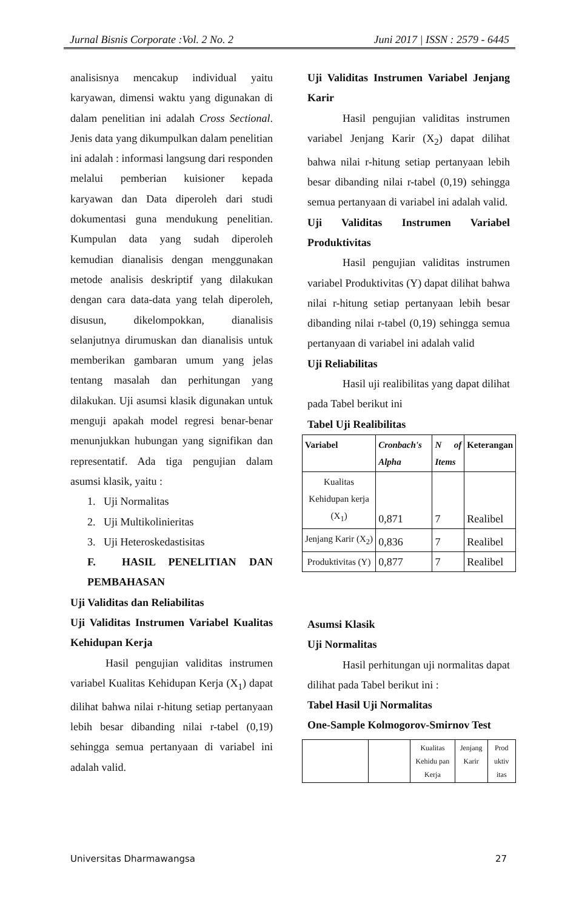Jurnal Bisnis Corporate :Vol. 2 No. 2 Juni 2017 | ISSN : 2579 - 6445
analisisnya mencakup individual yaitu karyawan, dimensi waktu yang digunakan di dalam penelitian ini adalah Cross Sectional. Jenis data yang dikumpulkan dalam penelitian ini adalah : informasi langsung dari responden melalui pemberian kuisioner kepada karyawan dan Data diperoleh dari studi dokumentasi guna mendukung penelitian. Kumpulan data yang sudah diperoleh kemudian dianalisis dengan menggunakan metode analisis deskriptif yang dilakukan dengan cara data-data yang telah diperoleh, disusun, dikelompokkan, dianalisis selanjutnya dirumuskan dan dianalisis untuk memberikan gambaran umum yang jelas tentang masalah dan perhitungan yang dilakukan. Uji asumsi klasik digunakan untuk menguji apakah model regresi benar-benar menunjukkan hubungan yang signifikan dan representatif. Ada tiga pengujian dalam asumsi klasik, yaitu :
1. Uji Normalitas
2. Uji Multikolinieritas
3. Uji Heteroskedastisitas
F. HASIL PENELITIAN DAN PEMBAHASAN
Uji Validitas dan Reliabilitas
Uji Validitas Instrumen Variabel Kualitas Kehidupan Kerja
Hasil pengujian validitas instrumen variabel Kualitas Kehidupan Kerja (X<sub>1</sub>) dapat dilihat bahwa nilai r-hitung setiap pertanyaan lebih besar dibanding nilai r-tabel (0,19) sehingga semua pertanyaan di variabel ini adalah valid.
Uji Validitas Instrumen Variabel Jenjang Karir
Hasil pengujian validitas instrumen variabel Jenjang Karir (X<sub>2</sub>) dapat dilihat bahwa nilai r-hitung setiap pertanyaan lebih besar dibanding nilai r-tabel (0,19) sehingga semua pertanyaan di variabel ini adalah valid.
Uji Validitas Instrumen Variabel Produktivitas
Hasil pengujian validitas instrumen variabel Produktivitas (Y) dapat dilihat bahwa nilai r-hitung setiap pertanyaan lebih besar dibanding nilai r-tabel (0,19) sehingga semua pertanyaan di variabel ini adalah valid
Uji Reliabilitas
Hasil uji realibilitas yang dapat dilihat pada Tabel berikut ini
Tabel Uji Realibilitas
| Variabel | Cronbach's Alpha | N of Items | Keterangan |
| --- | --- | --- | --- |
| Kualitas Kehidupan kerja (X<sub>1</sub>) | 0,871 | 7 | Realibel |
| Jenjang Karir (X<sub>2</sub>) | 0,836 | 7 | Realibel |
| Produktivitas (Y) | 0,877 | 7 | Realibel |
Asumsi Klasik
Uji Normalitas
Hasil perhitungan uji normalitas dapat dilihat pada Tabel berikut ini :
Tabel Hasil Uji Normalitas
One-Sample Kolmogorov-Smirnov Test
| | | Kualitas Kehidu pan Kerja | Jenjang Karir | Prod uktiv itas |
Universitas Dharmawangsa 27